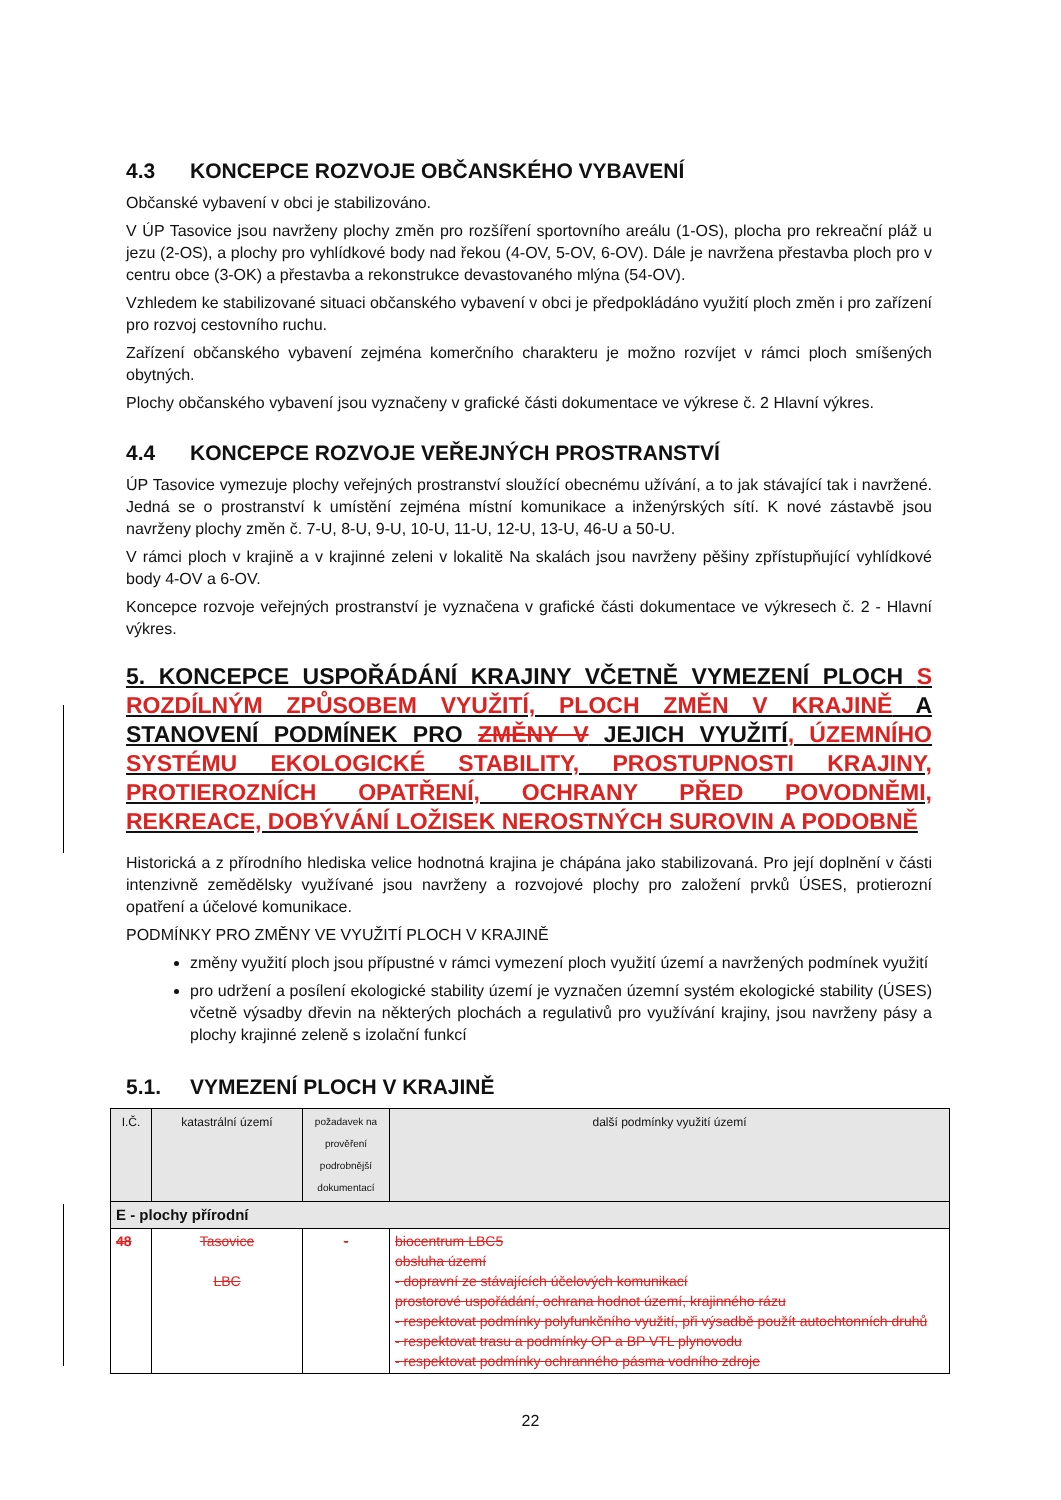4.3 KONCEPCE ROZVOJE OBČANSKÉHO VYBAVENÍ
Občanské vybavení v obci je stabilizováno.
V ÚP Tasovice jsou navrženy plochy změn pro rozšíření sportovního areálu (1-OS), plocha pro rekreační pláž u jezu (2-OS), a plochy pro vyhlídkové body nad řekou (4-OV, 5-OV, 6-OV). Dále je navržena přestavba ploch pro v centru obce (3-OK) a přestavba a rekonstrukce devastovaného mlýna (54-OV).
Vzhledem ke stabilizované situaci občanského vybavení v obci je předpokládáno využití ploch změn i pro zařízení pro rozvoj cestovního ruchu.
Zařízení občanského vybavení zejména komerčního charakteru je možno rozvíjet v rámci ploch smíšených obytných.
Plochy občanského vybavení jsou vyznačeny v grafické části dokumentace ve výkrese č. 2 Hlavní výkres.
4.4 KONCEPCE ROZVOJE VEŘEJNÝCH PROSTRANSTVÍ
ÚP Tasovice vymezuje plochy veřejných prostranství sloužící obecnému užívání, a to jak stávající tak i navržené. Jedná se o prostranství k umístění zejména místní komunikace a inženýrských sítí. K nové zástavbě jsou navrženy plochy změn č. 7-U, 8-U, 9-U, 10-U, 11-U, 12-U, 13-U, 46-U a 50-U.
V rámci ploch v krajině a v krajinné zeleni v lokalitě Na skalách jsou navrženy pěšiny zpřístupňující vyhlídkové body 4-OV a 6-OV.
Koncepce rozvoje veřejných prostranství je vyznačena v grafické části dokumentace ve výkresech č. 2 - Hlavní výkres.
5. KONCEPCE USPOŘÁDÁNÍ KRAJINY VČETNĚ VYMEZENÍ PLOCH S ROZDÍLNÝM ZPŮSOBEM VYUŽITÍ, PLOCH ZMĚN V KRAJINĚ A STANOVENÍ PODMÍNEK PRO ZMĚNY V JEJICH VYUŽITÍ, ÚZEMNÍHO SYSTÉMU EKOLOGICKÉ STABILITY, PROSTUPNOSTI KRAJINY, PROTIEROZNÍCH OPATŘENÍ, OCHRANY PŘED POVODNĚMI, REKREACE, DOBÝVÁNÍ LOŽISEK NEROSTNÝCH SUROVIN A PODOBNĚ
Historická a z přírodního hlediska velice hodnotná krajina je chápána jako stabilizovaná. Pro její doplnění v části intenzivně zemědělsky využívané jsou navrženy a rozvojové plochy pro založení prvků ÚSES, protierozní opatření a účelové komunikace.
PODMÍNKY PRO ZMĚNY VE VYUŽITÍ PLOCH V KRAJINĚ
změny využití ploch jsou přípustné v rámci vymezení ploch využití území a navržených podmínek využití
pro udržení a posílení ekologické stability území je vyznačen územní systém ekologické stability (ÚSES) včetně výsadby dřevin na některých plochách a regulativů pro využívání krajiny, jsou navrženy pásy a plochy krajinné zeleně s izolační funkcí
5.1. VYMEZENÍ PLOCH V KRAJINĚ
| I.Č. | katastrální území | požadavek na prověření podrobnější dokumentací | další podmínky využití území |
| --- | --- | --- | --- |
| E - plochy přírodní | | | |
| 48 | Tasovice LBC | - | biocentrum LBC5 obsluha území - dopravní ze stávajících účelových komunikací prostorové uspořádání, ochrana hodnot území, krajinného rázu - respektovat podmínky polyfunkčního využití, při výsadbě použít autochtonních druhů - respektovat trasu a podmínky OP a BP VTL plynovodu - respektovat podmínky ochranného pásma vodního zdroje |
22